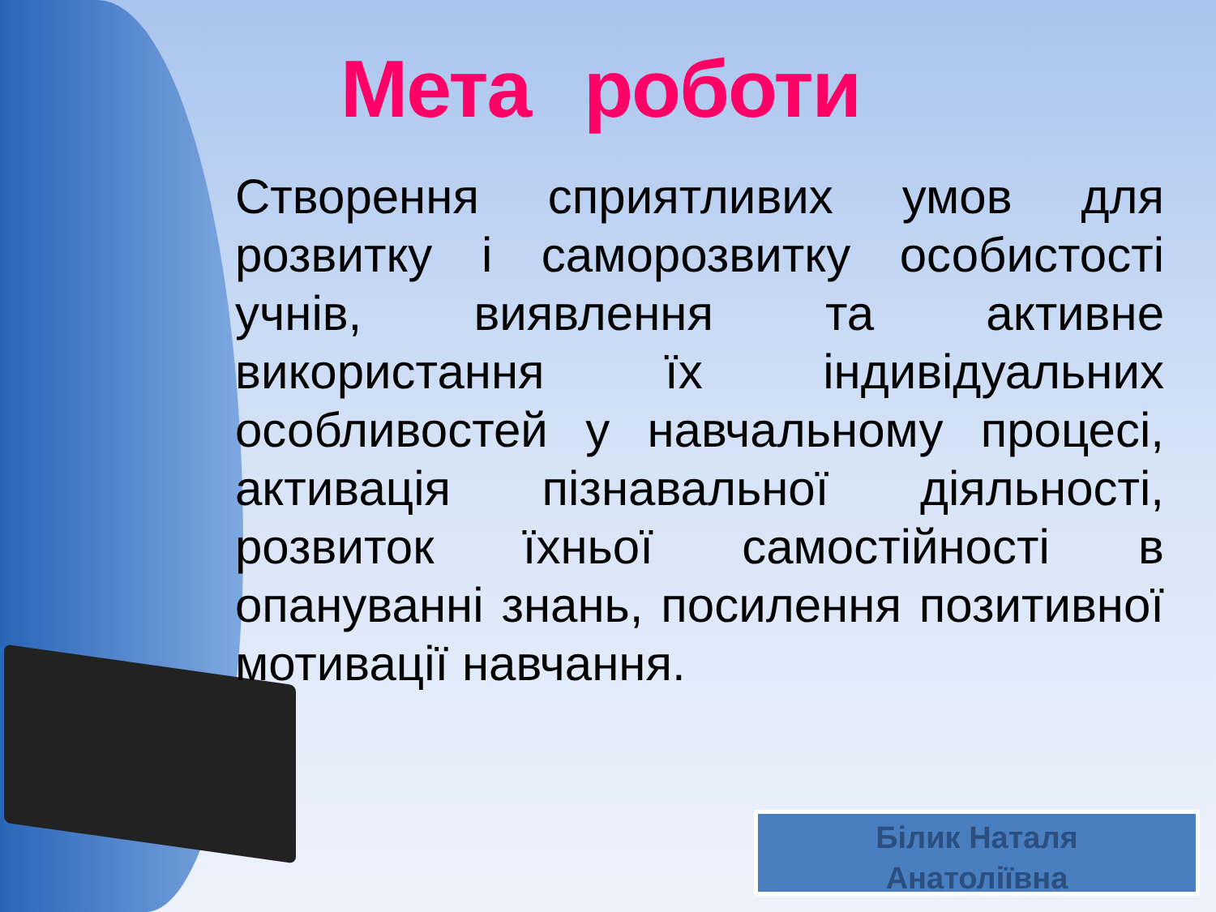Мета роботи
Створення сприятливих умов для розвитку і саморозвитку особистості учнів, виявлення та активне використання їх індивідуальних особливостей у навчальному процесі, активація пізнавальної діяльності, розвиток їхньої самостійності в опануванні знань, посилення позитивної мотивації навчання.
Білик Наталя
Анатоліївна